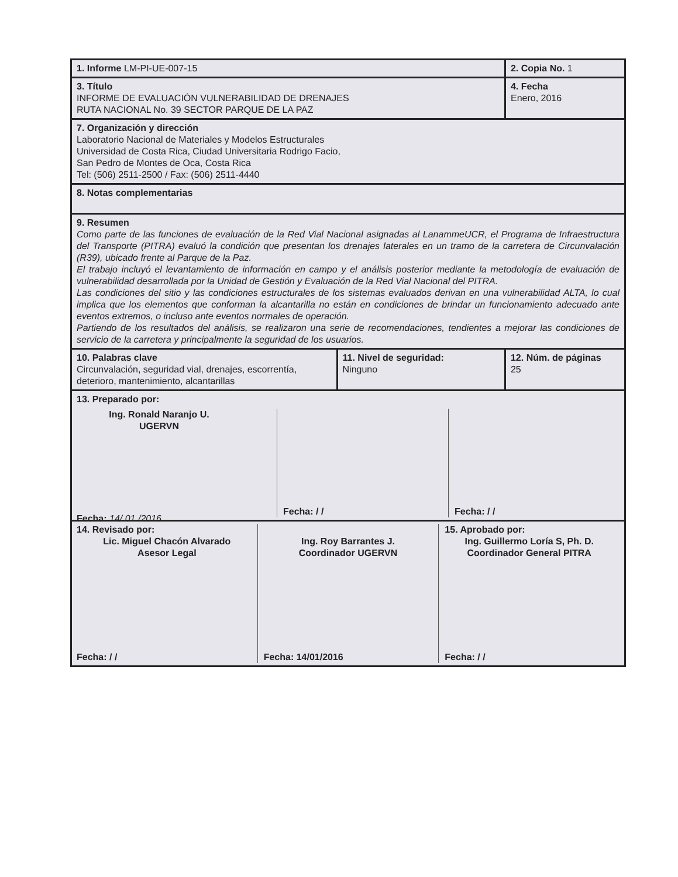| 1. Informe LM-PI-UE-007-15 | | 2. Copia No. 1 |
| 3. Título INFORME DE EVALUACIÓN VULNERABILIDAD DE DRENAJES RUTA NACIONAL No. 39 SECTOR PARQUE DE LA PAZ | | 4. Fecha Enero, 2016 |
| 7. Organización y dirección Laboratorio Nacional de Materiales y Modelos Estructurales Universidad de Costa Rica, Ciudad Universitaria Rodrigo Facio, San Pedro de Montes de Oca, Costa Rica Tel: (506) 2511-2500 / Fax: (506) 2511-4440 | | |
| 8. Notas complementarias | | |
| 9. Resumen Como parte de las funciones de evaluación de la Red Vial Nacional asignadas al LanammeUCR, el Programa de Infraestructura del Transporte (PITRA) evaluó la condición que presentan los drenajes laterales en un tramo de la carretera de Circunvalación (R39), ubicado frente al Parque de la Paz. El trabajo incluyó el levantamiento de información en campo y el análisis posterior mediante la metodología de evaluación de vulnerabilidad desarrollada por la Unidad de Gestión y Evaluación de la Red Vial Nacional del PITRA. Las condiciones del sitio y las condiciones estructurales de los sistemas evaluados derivan en una vulnerabilidad ALTA, lo cual implica que los elementos que conforman la alcantarilla no están en condiciones de brindar un funcionamiento adecuado ante eventos extremos, o incluso ante eventos normales de operación. Partiendo de los resultados del análisis, se realizaron una serie de recomendaciones, tendientes a mejorar las condiciones de servicio de la carretera y principalmente la seguridad de los usuarios. | | |
| 10. Palabras clave Circunvalación, seguridad vial, drenajes, escorrentía, deterioro, mantenimiento, alcantarillas | 11. Nivel de seguridad: Ninguno | 12. Núm. de páginas 25 |
| 13. Preparado por: Ing. Ronald Naranjo U. UGERVN Fecha: 14/ 01 /2016 Fecha: / / Fecha: / / | | |
| 14. Revisado por: Lic. Miguel Chacón Alvarado Asesor Legal Fecha: / / Ing. Roy Barrantes J. Coordinador UGERVN Fecha: 14/01/2016 15. Aprobado por: Ing. Guillermo Loría S, Ph. D. Coordinador General PITRA Fecha: / / | | |